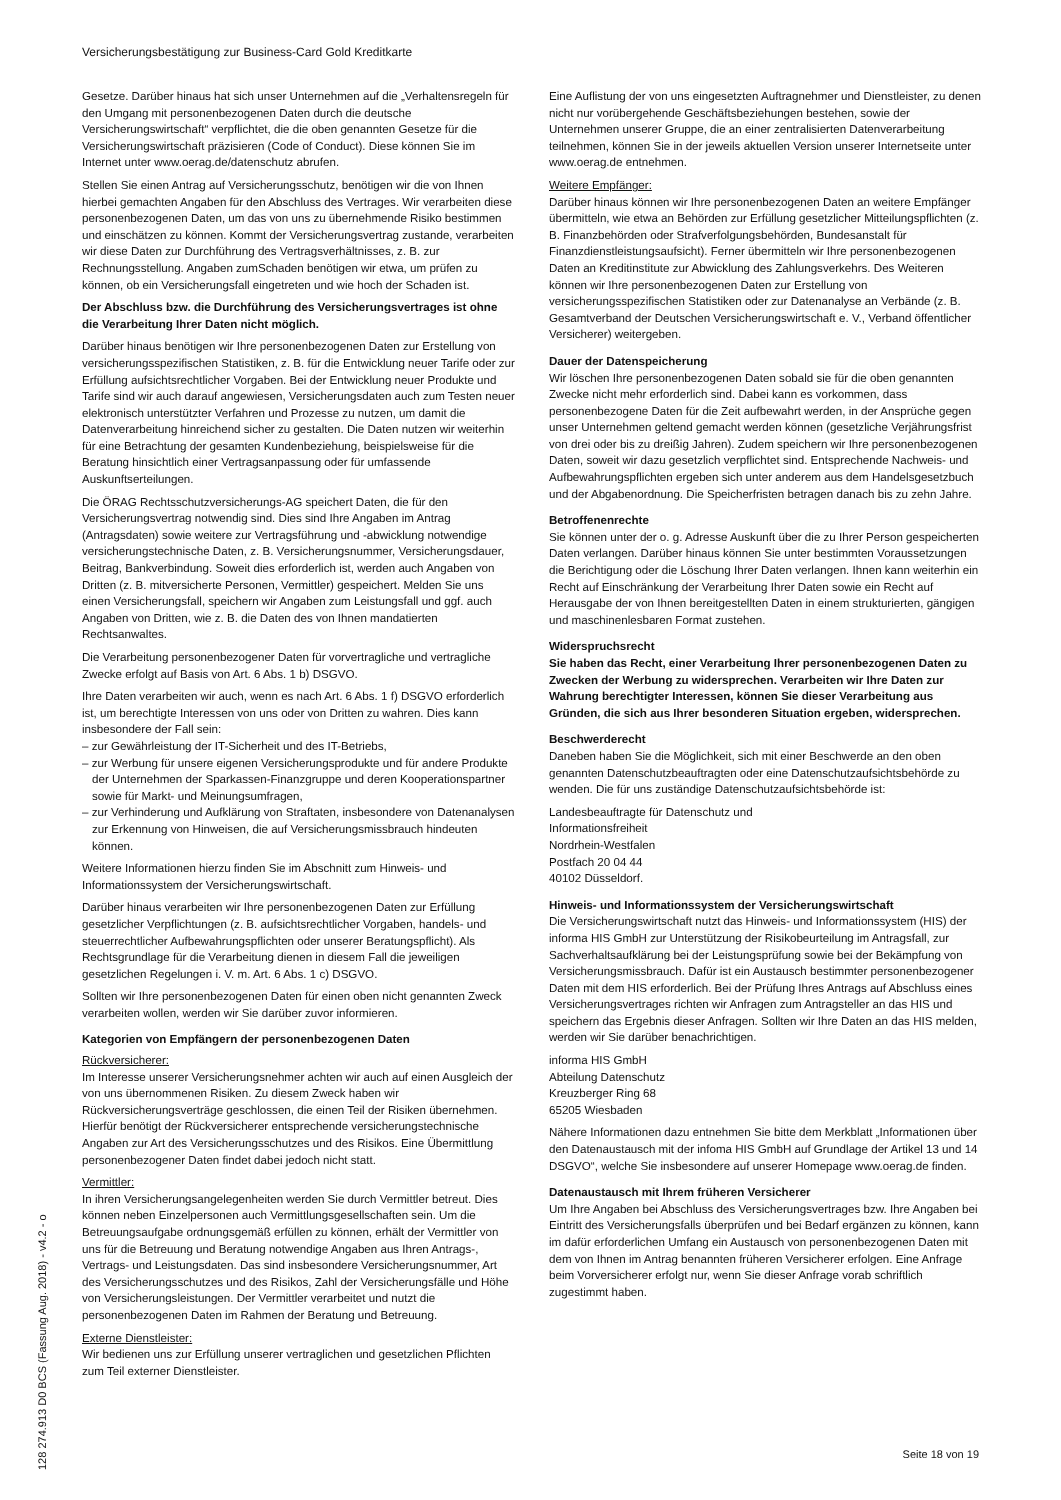Versicherungsbestätigung zur Business-Card Gold Kreditkarte
Gesetze. Darüber hinaus hat sich unser Unternehmen auf die „Verhaltensregeln für den Umgang mit personenbezogenen Daten durch die deutsche Versicherungswirtschaft“ verpflichtet, die die oben genannten Gesetze für die Versicherungswirtschaft präzisieren (Code of Conduct). Diese können Sie im Internet unter www.oerag.de/datenschutz abrufen.
Stellen Sie einen Antrag auf Versicherungsschutz, benötigen wir die von Ihnen hierbei gemachten Angaben für den Abschluss des Vertrages. Wir verarbeiten diese personenbezogenen Daten, um das von uns zu übernehmende Risiko bestimmen und einschätzen zu können. Kommt der Versicherungsvertrag zustande, verarbeiten wir diese Daten zur Durchführung des Vertragsverhältnisses, z. B. zur Rechnungsstellung. Angaben zumSchaden benötigen wir etwa, um prüfen zu können, ob ein Versicherungsfall eingetreten und wie hoch der Schaden ist.
Der Abschluss bzw. die Durchführung des Versicherungsvertrages ist ohne die Verarbeitung Ihrer Daten nicht möglich.
Darüber hinaus benötigen wir Ihre personenbezogenen Daten zur Erstellung von versicherungsspezifischen Statistiken, z. B. für die Entwicklung neuer Tarife oder zur Erfüllung aufsichtsrechtlicher Vorgaben. Bei der Entwicklung neuer Produkte und Tarife sind wir auch darauf angewiesen, Versicherungsdaten auch zum Testen neuer elektronisch unterstützter Verfahren und Prozesse zu nutzen, um damit die Datenverarbeitung hinreichend sicher zu gestalten. Die Daten nutzen wir weiterhin für eine Betrachtung der gesamten Kundenbeziehung, beispielsweise für die Beratung hinsichtlich einer Vertragsanpassung oder für umfassende Auskunftserteilungen.
Die ÖRAG Rechtsschutzversicherungs-AG speichert Daten, die für den Versicherungsvertrag notwendig sind. Dies sind Ihre Angaben im Antrag (Antragsdaten) sowie weitere zur Vertragsführung und -abwicklung notwendige versicherungstechnische Daten, z. B. Versicherungsnummer, Versicherungsdauer, Beitrag, Bankverbindung. Soweit dies erforderlich ist, werden auch Angaben von Dritten (z. B. mitversicherte Personen, Vermittler) gespeichert. Melden Sie uns einen Versicherungsfall, speichern wir Angaben zum Leistungsfall und ggf. auch Angaben von Dritten, wie z. B. die Daten des von Ihnen mandatierten Rechtsanwaltes.
Die Verarbeitung personenbezogener Daten für vorvertragliche und vertragliche Zwecke erfolgt auf Basis von Art. 6 Abs. 1 b) DSGVO.
Ihre Daten verarbeiten wir auch, wenn es nach Art. 6 Abs. 1 f) DSGVO erforderlich ist, um berechtigte Interessen von uns oder von Dritten zu wahren. Dies kann insbesondere der Fall sein:
– zur Gewährleistung der IT-Sicherheit und des IT-Betriebs,
– zur Werbung für unsere eigenen Versicherungsprodukte und für andere Produkte der Unternehmen der Sparkassen-Finanzgruppe und deren Kooperationspartner sowie für Markt- und Meinungsumfragen,
– zur Verhinderung und Aufklärung von Straftaten, insbesondere von Datenanalysen zur Erkennung von Hinweisen, die auf Versicherungsmissbrauch hindeuten können.
Weitere Informationen hierzu finden Sie im Abschnitt zum Hinweis- und Informationssystem der Versicherungswirtschaft.
Darüber hinaus verarbeiten wir Ihre personenbezogenen Daten zur Erfüllung gesetzlicher Verpflichtungen (z. B. aufsichtsrechtlicher Vorgaben, handels- und steuerrechtlicher Aufbewahrungspflichten oder unserer Beratungspflicht). Als Rechtsgrundlage für die Verarbeitung dienen in diesem Fall die jeweiligen gesetzlichen Regelungen i. V. m. Art. 6 Abs. 1 c) DSGVO.
Sollten wir Ihre personenbezogenen Daten für einen oben nicht genannten Zweck verarbeiten wollen, werden wir Sie darüber zuvor informieren.
Kategorien von Empfängern der personenbezogenen Daten
Rückversicherer:
Im Interesse unserer Versicherungsnehmer achten wir auch auf einen Ausgleich der von uns übernommenen Risiken. Zu diesem Zweck haben wir Rückversicherungsverträge geschlossen, die einen Teil der Risiken übernehmen. Hierfür benötigt der Rückversicherer entsprechende versicherungstechnische Angaben zur Art des Versicherungsschutzes und des Risikos. Eine Übermittlung personenbezogener Daten findet dabei jedoch nicht statt.
Vermittler:
In ihren Versicherungsangelegenheiten werden Sie durch Vermittler betreut. Dies können neben Einzelpersonen auch Vermittlungsgesellschaften sein. Um die Betreuungsaufgabe ordnungsgemäß erfüllen zu können, erhält der Vermittler von uns für die Betreuung und Beratung notwendige Angaben aus Ihren Antrags-, Vertrags- und Leistungsdaten. Das sind insbesondere Versicherungsnummer, Art des Versicherungsschutzes und des Risikos, Zahl der Versicherungsfälle und Höhe von Versicherungsleistungen. Der Vermittler verarbeitet und nutzt die personenbezogenen Daten im Rahmen der Beratung und Betreuung.
Externe Dienstleister:
Wir bedienen uns zur Erfüllung unserer vertraglichen und gesetzlichen Pflichten zum Teil externer Dienstleister.
Eine Auflistung der von uns eingesetzten Auftragnehmer und Dienstleister, zu denen nicht nur vorübergehende Geschäftsbeziehungen bestehen, sowie der Unternehmen unserer Gruppe, die an einer zentralisierten Datenverarbeitung teilnehmen, können Sie in der jeweils aktuellen Version unserer Internetseite unter www.oerag.de entnehmen.
Weitere Empfänger:
Darüber hinaus können wir Ihre personenbezogenen Daten an weitere Empfänger übermitteln, wie etwa an Behörden zur Erfüllung gesetzlicher Mitteilungspflichten (z. B. Finanzbehörden oder Strafverfolgungsbehörden, Bundesanstalt für Finanzdienstleistungsaufsicht). Ferner übermitteln wir Ihre personenbezogenen Daten an Kreditinstitute zur Abwicklung des Zahlungsverkehrs. Des Weiteren können wir Ihre personenbezogenen Daten zur Erstellung von versicherungsspezifischen Statistiken oder zur Datenanalyse an Verbände (z. B. Gesamtverband der Deutschen Versicherungswirtschaft e. V., Verband öffentlicher Versicherer) weitergeben.
Dauer der Datenspeicherung
Wir löschen Ihre personenbezogenen Daten sobald sie für die oben genannten Zwecke nicht mehr erforderlich sind. Dabei kann es vorkommen, dass personenbezogene Daten für die Zeit aufbewahrt werden, in der Ansprüche gegen unser Unternehmen geltend gemacht werden können (gesetzliche Verjährungsfrist von drei oder bis zu dreißig Jahren). Zudem speichern wir Ihre personenbezogenen Daten, soweit wir dazu gesetzlich verpflichtet sind. Entsprechende Nachweis- und Aufbewahrungspflichten ergeben sich unter anderem aus dem Handelsgesetzbuch und der Abgabenordnung. Die Speicherfristen betragen danach bis zu zehn Jahre.
Betroffenenrechte
Sie können unter der o. g. Adresse Auskunft über die zu Ihrer Person gespeicherten Daten verlangen. Darüber hinaus können Sie unter bestimmten Voraussetzungen die Berichtigung oder die Löschung Ihrer Daten verlangen. Ihnen kann weiterhin ein Recht auf Einschränkung der Verarbeitung Ihrer Daten sowie ein Recht auf Herausgabe der von Ihnen bereitgestellten Daten in einem strukturierten, gängigen und maschinenlesbaren Format zustehen.
Widerspruchsrecht
Sie haben das Recht, einer Verarbeitung Ihrer personenbezogenen Daten zu Zwecken der Werbung zu widersprechen. Verarbeiten wir Ihre Daten zur Wahrung berechtigter Interessen, können Sie dieser Verarbeitung aus Gründen, die sich aus Ihrer besonderen Situation ergeben, widersprechen.
Beschwerderecht
Daneben haben Sie die Möglichkeit, sich mit einer Beschwerde an den oben genannten Datenschutzbeauftragten oder eine Datenschutzaufsichtsbehörde zu wenden. Die für uns zuständige Datenschutzaufsichtsbehörde ist:
Landesbeauftragte für Datenschutz und
Informationsfreiheit
Nordrhein-Westfalen
Postfach 20 04 44
40102 Düsseldorf.
Hinweis- und Informationssystem der Versicherungswirtschaft
Die Versicherungswirtschaft nutzt das Hinweis- und Informationssystem (HIS) der informa HIS GmbH zur Unterstützung der Risikobeurteilung im Antragsfall, zur Sachverhaltsaufklärung bei der Leistungsprüfung sowie bei der Bekämpfung von Versicherungsmissbrauch. Dafür ist ein Austausch bestimmter personenbezogener Daten mit dem HIS erforderlich. Bei der Prüfung Ihres Antrags auf Abschluss eines Versicherungsvertrages richten wir Anfragen zum Antragsteller an das HIS und speichern das Ergebnis dieser Anfragen. Sollten wir Ihre Daten an das HIS melden, werden wir Sie darüber benachrichtigen.
informa HIS GmbH
Abteilung Datenschutz
Kreuzberger Ring 68
65205 Wiesbaden
Nähere Informationen dazu entnehmen Sie bitte dem Merkblatt „Informationen über den Datenaustausch mit der infoma HIS GmbH auf Grundlage der Artikel 13 und 14 DSGVO“, welche Sie insbesondere auf unserer Homepage www.oerag.de finden.
Datenaustausch mit Ihrem früheren Versicherer
Um Ihre Angaben bei Abschluss des Versicherungsvertrages bzw. Ihre Angaben bei Eintritt des Versicherungsfalls überprüfen und bei Bedarf ergänzen zu können, kann im dafür erforderlichen Umfang ein Austausch von personenbezogenen Daten mit dem von Ihnen im Antrag benannten früheren Versicherer erfolgen. Eine Anfrage beim Vorversicherer erfolgt nur, wenn Sie dieser Anfrage vorab schriftlich zugestimmt haben.
128 274.913 D0 BCS (Fassung Aug. 2018) - v4.2 - o
Seite 18 von 19